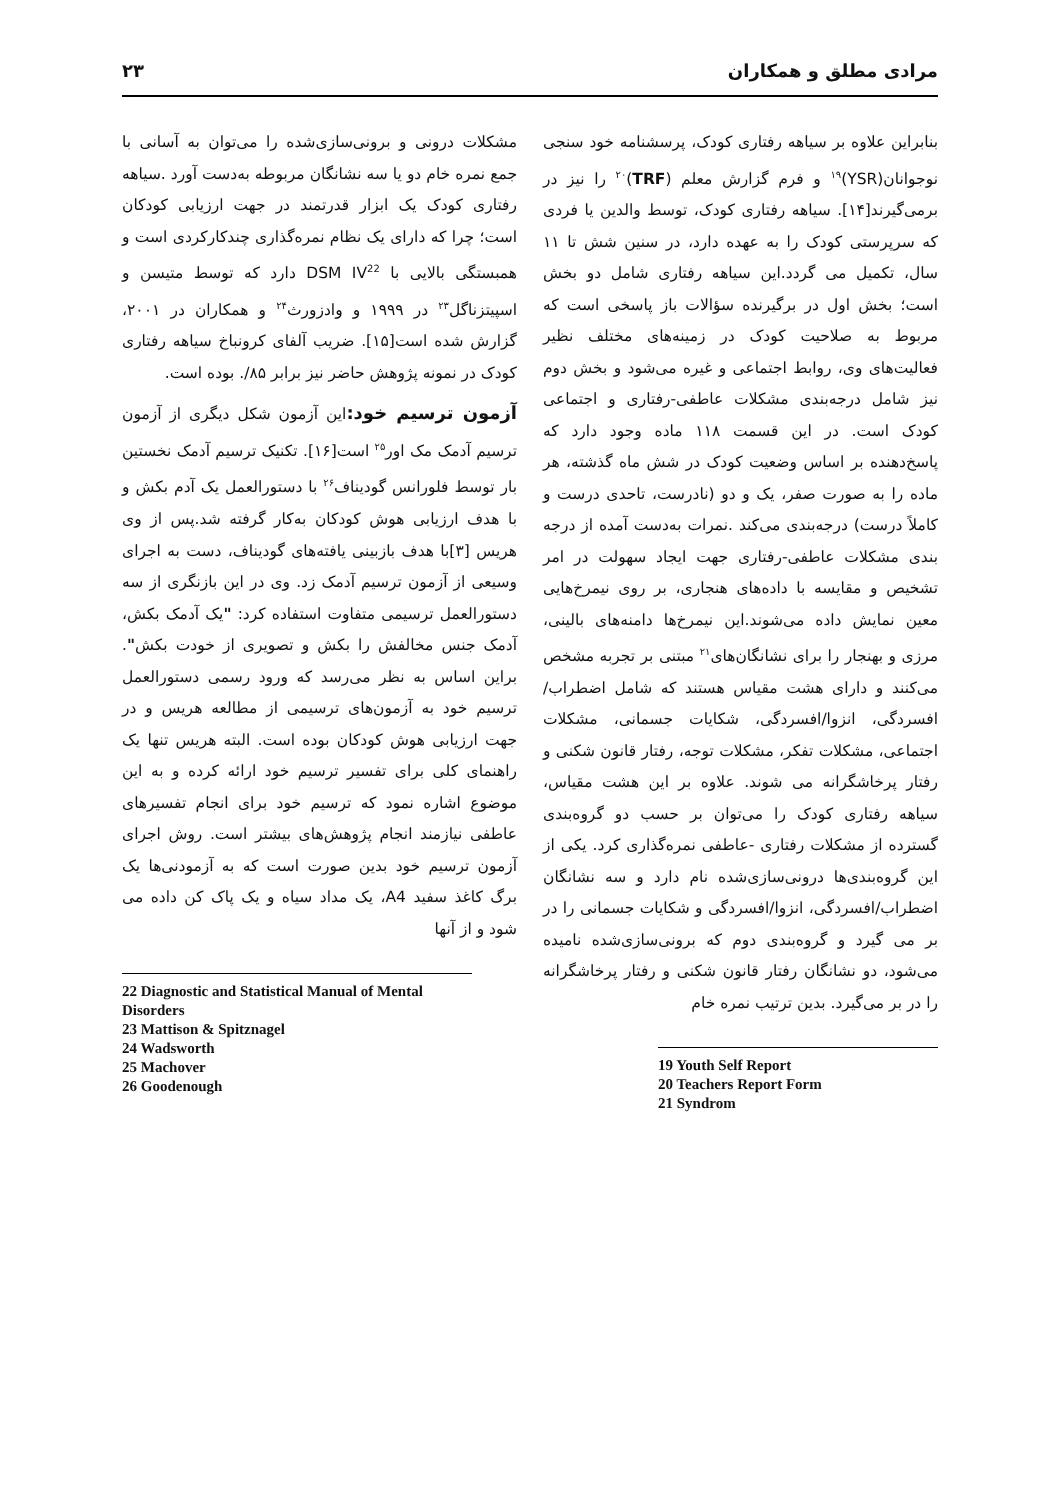مرادی مطلق و همکاران ۲۳
بنابراین علاوه بر سیاهه رفتاری کودک، پرسشنامه خود سنجی نوجوانان(YSR)<sup>۱۹</sup> و فرم گزارش معلم (TRF)<sup>۲۰</sup> را نیز در برمی‌گیرند[۱۴]. سیاهه رفتاری کودک، توسط والدین یا فردی که سرپرستی کودک را به عهده دارد، در سنین شش تا ۱۱ سال، تکمیل می گردد.این سیاهه رفتاری شامل دو بخش است؛ بخش اول در برگیرنده سؤالات باز پاسخی است که مربوط به صلاحیت کودک در زمینه‌های مختلف نظیر فعالیت‌های وی، روابط اجتماعی و غیره می‌شود و بخش دوم نیز شامل درجه‌بندی مشکلات عاطفی-رفتاری و اجتماعی کودک است. در این قسمت ۱۱۸ ماده وجود دارد که پاسخ‌دهنده بر اساس وضعیت کودک در شش ماه گذشته، هر ماده را به صورت صفر، یک و دو (نادرست، تاحدی درست و کاملاً درست) درجه‌بندی می‌کند .نمرات به‌دست آمده از درجه بندی مشکلات عاطفی-رفتاری جهت ایجاد سهولت در امر تشخیص و مقایسه با داده‌های هنجاری، بر روی نیمرخ‌هایی معین نمایش داده می‌شوند.این نیمرخ‌ها دامنه‌های بالینی، مرزی و بهنجار را برای نشانگان‌های<sup>۲۱</sup> مبتنی بر تجربه مشخص می‌کنند و دارای هشت مقیاس هستند که شامل اضطراب/افسردگی، انزوا/افسردگی، شکایات جسمانی، مشکلات اجتماعی، مشکلات تفکر، مشکلات توجه، رفتار قانون شکنی و رفتار پرخاشگرانه می شوند. علاوه بر این هشت مقیاس، سیاهه رفتاری کودک را می‌توان بر حسب دو گروه‌بندی گسترده از مشکلات رفتاری -عاطفی نمره‌گذاری کرد. یکی از این گروه‌بندی‌ها درونی‌سازی‌شده نام دارد و سه نشانگان اضطراب/افسردگی، انزوا/افسردگی و شکایات جسمانی را در بر می گیرد و گروه‌بندی دوم که برونی‌سازی‌شده نامیده می‌شود، دو نشانگان رفتار قانون شکنی و رفتار پرخاشگرانه را در بر می‌گیرد. بدین ترتیب نمره خام
19 Youth Self Report
20 Teachers Report Form
21 Syndrom
مشکلات درونی و برونی‌سازی‌شده را می‌توان به آسانی با جمع نمره خام دو یا سه نشانگان مربوطه به‌دست آورد .سیاهه رفتاری کودک یک ابزار قدرتمند در جهت ارزیابی کودکان است؛ چرا که دارای یک نظام نمره‌گذاری چندکارکردی است و همبستگی بالایی با DSM IV<sup>22</sup> دارد که توسط متیسن و اسپیتزناگل<sup>۲۳</sup> در ۱۹۹۹ و وادزورث<sup>۲۴</sup> و همکاران در ۲۰۰۱، گزارش شده است[۱۵]. ضریب آلفای کرونباخ سیاهه رفتاری کودک در نمونه پژوهش حاضر نیز برابر ۸۵/. بوده است.
آزمون ترسیم خود: این آزمون شکل دیگری از آزمون ترسیم آدمک مک اور<sup>۲۵</sup> است[۱۶]. تکنیک ترسیم آدمک نخستین بار توسط فلورانس گودیناف<sup>۲۶</sup> با دستورالعمل یک آدم بکش و با هدف ارزیابی هوش کودکان به‌کار گرفته شد.پس از وی هریس [۳]با هدف بازبینی یافته‌های گودیناف، دست به اجرای وسیعی از آزمون ترسیم آدمک زد. وی در این بازنگری از سه دستورالعمل ترسیمی متفاوت استفاده کرد: "یک آدمک بکش، آدمک جنس مخالفش را بکش و تصویری از خودت بکش". براین اساس به نظر می‌رسد که ورود رسمی دستورالعمل ترسیم خود به آزمون‌های ترسیمی از مطالعه هریس و در جهت ارزیابی هوش کودکان بوده است. البته هریس تنها یک راهنمای کلی برای تفسیر ترسیم خود ارائه کرده و به این موضوع اشاره نمود که ترسیم خود برای انجام تفسیرهای عاطفی نیازمند انجام پژوهش‌های بیشتر است. روش اجرای آزمون ترسیم خود بدین صورت است که به آزمودنی‌ها یک برگ کاغذ سفید A4، یک مداد سیاه و یک پاک کن داده می شود و از آنها
22 Diagnostic and Statistical Manual of Mental Disorders
23 Mattison & Spitznagel
24 Wadsworth
25 Machover
26 Goodenough